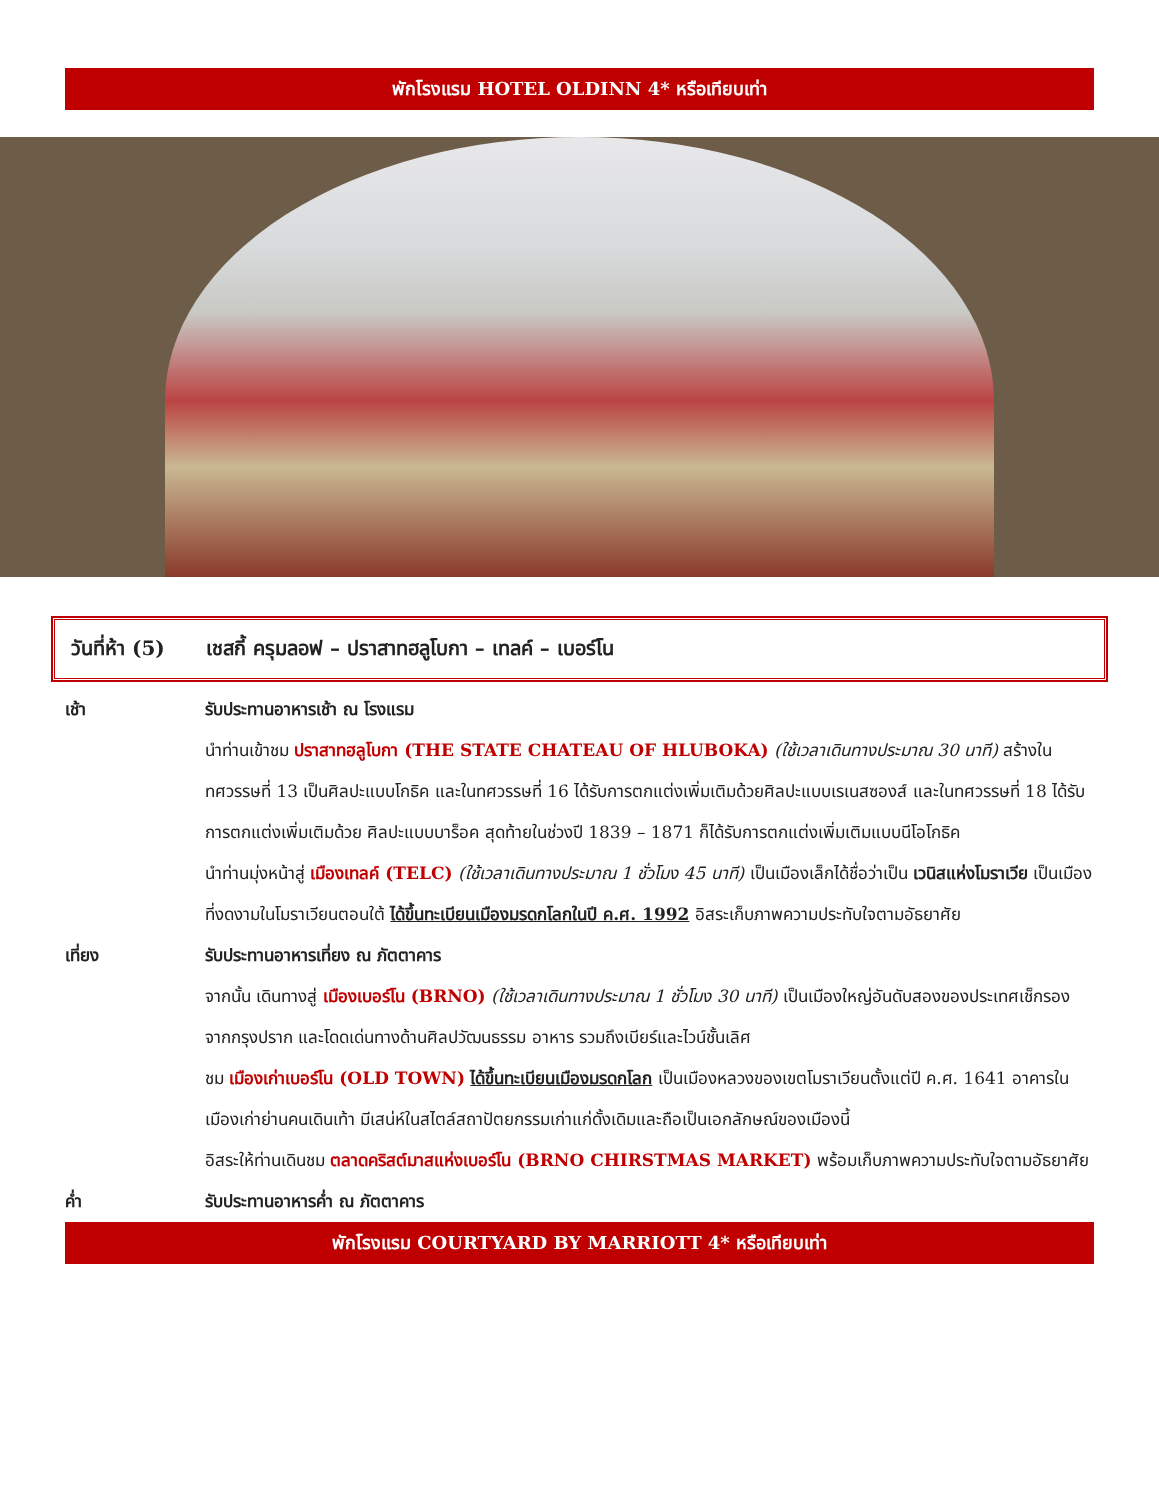พักโรงแรม HOTEL OLDINN 4* หรือเทียบเท่า
วันที่ห้า (5) เชสกี้ ครุมลอฟ – ปราสาทฮลูโบกา – เทลค์ – เบอร์โน
เช้า รับประทานอาหารเช้า ณ โรงแรม
นำท่านเข้าชม ปราสาทฮลูโบกา (THE STATE CHATEAU OF HLUBOKA) (ใช้เวลาเดินทางประมาณ 30 นาที) สร้างในทศวรรษที่ 13 เป็นศิลปะแบบโกธิค และในทศวรรษที่ 16 ได้รับการตกแต่งเพิ่มเติมด้วยศิลปะแบบเรเนสซองส์ และในทศวรรษที่ 18 ได้รับการตกแต่งเพิ่มเติมด้วย ศิลปะแบบบาร็อค สุดท้ายในช่วงปี 1839 – 1871 ก็ได้รับการตกแต่งเพิ่มเติมแบบนีโอโกธิค
นำท่านมุ่งหน้าสู่ เมืองเทลค์ (TELC) (ใช้เวลาเดินทางประมาณ 1 ชั่วโมง 45 นาที) เป็นเมืองเล็กได้ชื่อว่าเป็น เวนิสแห่งโมราเวีย เป็นเมืองที่งดงามในโมราเวียนตอนใต้ ได้ขึ้นทะเบียนเมืองมรดกโลกในปี ค.ศ. 1992 อิสระเก็บภาพความประทับใจตามอัธยาศัย
เที่ยง รับประทานอาหารเที่ยง ณ ภัตตาคาร
จากนั้น เดินทางสู่ เมืองเบอร์โน (BRNO) (ใช้เวลาเดินทางประมาณ 1 ชั่วโมง 30 นาที) เป็นเมืองใหญ่อันดับสองของประเทศเช็กรองจากกรุงปราก และโดดเด่นทางด้านศิลปวัฒนธรรม อาหาร รวมถึงเบียร์และไวน์ชั้นเลิศ
ชม เมืองเก่าเบอร์โน (OLD TOWN) ได้ขึ้นทะเบียนเมืองมรดกโลก เป็นเมืองหลวงของเขตโมราเวียนตั้งแต่ปี ค.ศ. 1641 อาคารในเมืองเก่าย่านคนเดินเท้า มีเสน่ห์ในสไตล์สถาปัตยกรรมเก่าแก่ดั้งเดิมและถือเป็นเอกลักษณ์ของเมืองนี้
อิสระให้ท่านเดินชม ตลาดคริสต์มาสแห่งเบอร์โน (BRNO CHIRSTMAS MARKET) พร้อมเก็บภาพความประทับใจตามอัธยาศัย
ค่ำ รับประทานอาหารค่ำ ณ ภัตตาคาร
พักโรงแรม COURTYARD BY MARRIOTT 4* หรือเทียบเท่า